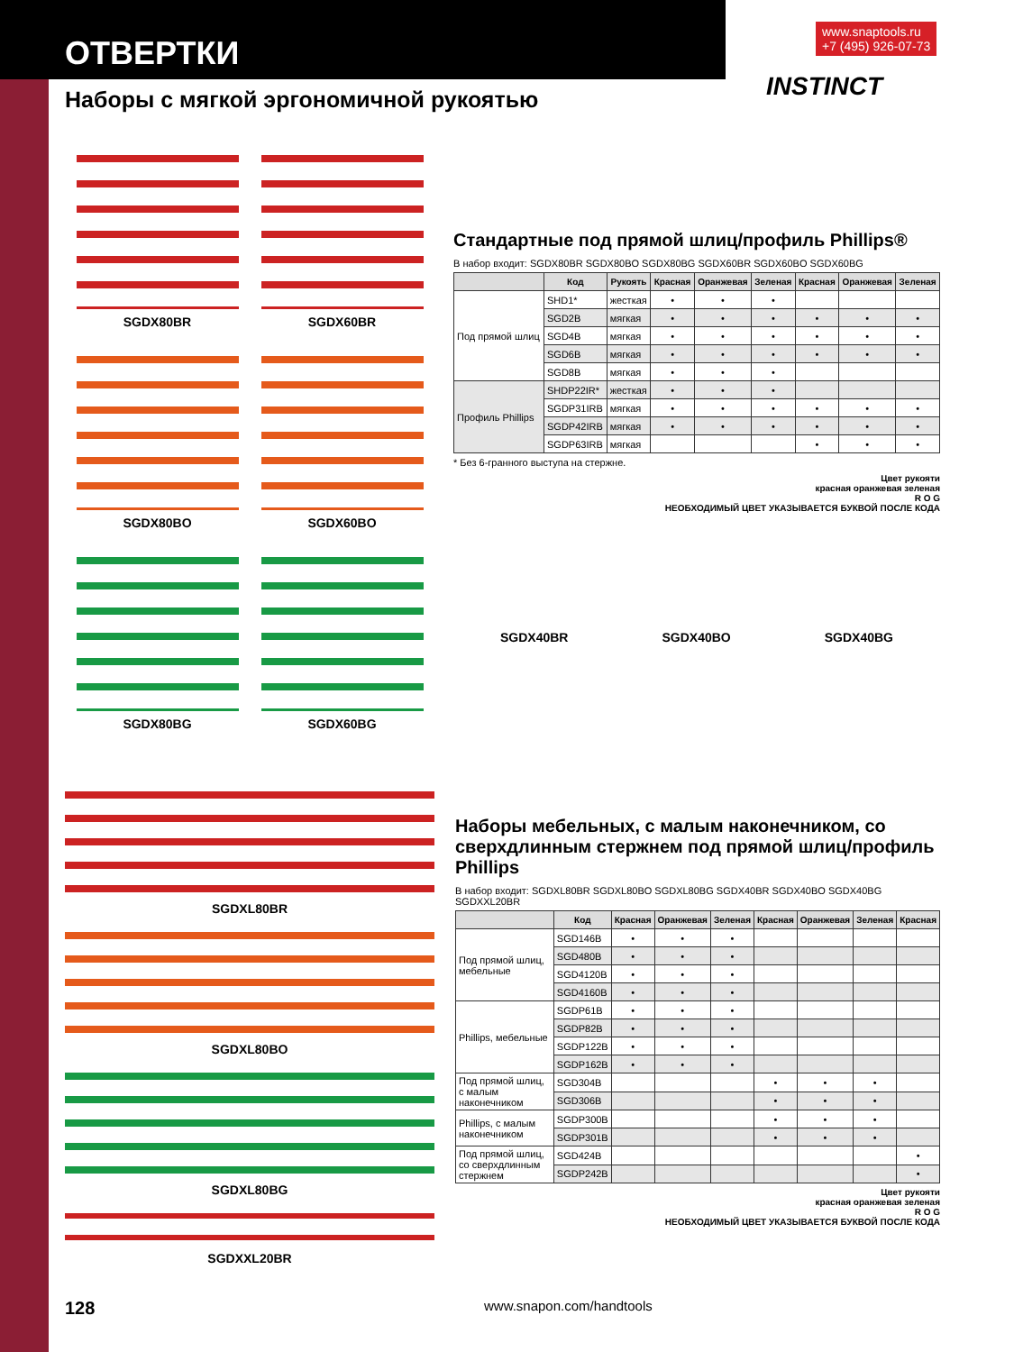ОТВЕРТКИ
Наборы с мягкой эргономичной рукоятью
www.snaptools.ru
+7 (495) 926-07-73
INSTINCT
SGDX80BR
SGDX60BR
SGDX80BO
SGDX60BO
SGDX80BG
SGDX60BG
Стандартные под прямой шлиц/профиль Phillips®
В набор входит: SGDX80BR SGDX80BO SGDX80BG SGDX60BR SGDX60BO SGDX60BG
| | Код | Рукоять | Красная | Оранжевая | Зеленая | Красная | Оранжевая | Зеленая |
| --- | --- | --- | --- | --- | --- | --- | --- | --- |
| Под прямой шлиц | SHD1* | жесткая | • | • | • | | | |
| | SGD2B | мягкая | • | • | • | • | • | • |
| | SGD4B | мягкая | • | • | • | • | • | • |
| | SGD6B | мягкая | • | • | • | • | • | • |
| | SGD8B | мягкая | • | • | • | | | |
| Профиль Phillips | SHDP22IR* | жесткая | • | • | • | | | |
| | SGDP31IRB | мягкая | • | • | • | • | • | • |
| | SGDP42IRB | мягкая | • | • | • | • | • | • |
| | SGDP63IRB | мягкая | | | | • | • | • |
* Без 6-гранного выступа на стержне.
Цвет рукояти
красная оранжевая зеленая
R O G
НЕОБХОДИМЫЙ ЦВЕТ УКАЗЫВАЕТСЯ БУКВОЙ ПОСЛЕ КОДА
SGDX40BR SGDX40BO SGDX40BG
SGDXL80BR
SGDXL80BO
SGDXL80BG
SGDXXL20BR
Наборы мебельных, с малым наконечником, со сверхдлинным стержнем под прямой шлиц/профиль Phillips
В набор входит: SGDXL80BR SGDXL80BO SGDXL80BG SGDX40BR SGDX40BO SGDX40BG SGDXXL20BR
| | Код | Красная | Оранжевая | Зеленая | Красная | Оранжевая | Зеленая | Красная |
| --- | --- | --- | --- | --- | --- | --- | --- | --- |
| Под прямой шлиц, мебельные | SGD146B | • | • | • | | | | |
| | SGD480B | • | • | • | | | | |
| | SGD4120B | • | • | • | | | | |
| | SGD4160B | • | • | • | | | | |
| Phillips, мебельные | SGDP61B | • | • | • | | | | |
| | SGDP82B | • | • | • | | | | |
| | SGDP122B | • | • | • | | | | |
| | SGDP162B | • | • | • | | | | |
| Под прямой шлиц, с малым наконечником | SGD304B | | | | • | • | • | |
| | SGD306B | | | | • | • | • | |
| Phillips, с малым наконечником | SGDP300B | | | | • | • | • | |
| | SGDP301B | | | | • | • | • | |
| Под прямой шлиц, со сверхдлинным стержнем | SGD424B | | | | | | | • |
| | SGDP242B | | | | | | | • |
Цвет рукояти
красная оранжевая зеленая
R O G
НЕОБХОДИМЫЙ ЦВЕТ УКАЗЫВАЕТСЯ БУКВОЙ ПОСЛЕ КОДА
128 www.snapon.com/handtools